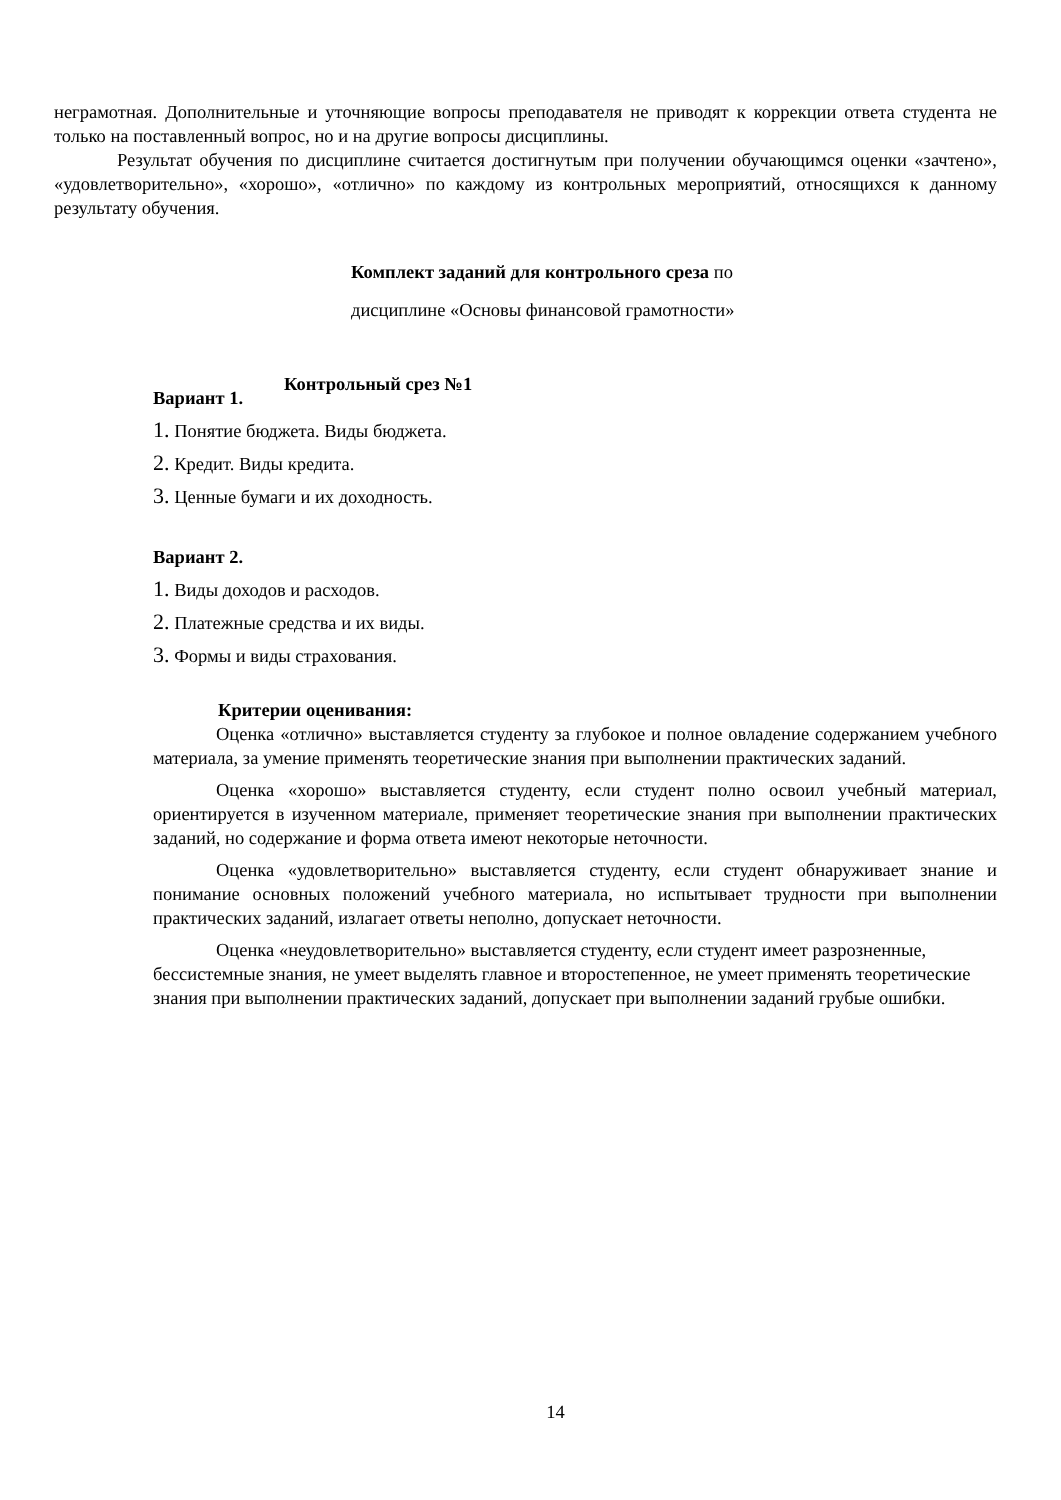неграмотная. Дополнительные и уточняющие вопросы преподавателя не приводят к коррекции ответа студента не только на поставленный вопрос, но и на другие вопросы дисциплины.
Результат обучения по дисциплине считается достигнутым при получении обучающимся оценки «зачтено», «удовлетворительно», «хорошо», «отлично» по каждому из контрольных мероприятий, относящихся к данному результату обучения.
Комплект заданий для контрольного среза по
дисциплине «Основы финансовой грамотности»
Контрольный срез №1
Вариант 1.
1. Понятие бюджета. Виды бюджета.
2. Кредит. Виды кредита.
3. Ценные бумаги и их доходность.
Вариант 2.
1. Виды доходов и расходов.
2. Платежные средства и их виды.
3. Формы и виды страхования.
Критерии оценивания:
Оценка «отлично» выставляется студенту за глубокое и полное овладение содержанием учебного материала, за умение применять теоретические знания при выполнении практических заданий.
Оценка «хорошо» выставляется студенту, если студент полно освоил учебный материал, ориентируется в изученном материале, применяет теоретические знания при выполнении практических заданий, но содержание и форма ответа имеют некоторые неточности.
Оценка «удовлетворительно» выставляется студенту, если студент обнаруживает знание и понимание основных положений учебного материала, но испытывает трудности при выполнении практических заданий, излагает ответы неполно, допускает неточности.
Оценка «неудовлетворительно» выставляется студенту, если студент имеет разрозненные, бессистемные знания, не умеет выделять главное и второстепенное, не умеет применять теоретические знания при выполнении практических заданий, допускает при выполнении заданий грубые ошибки.
14